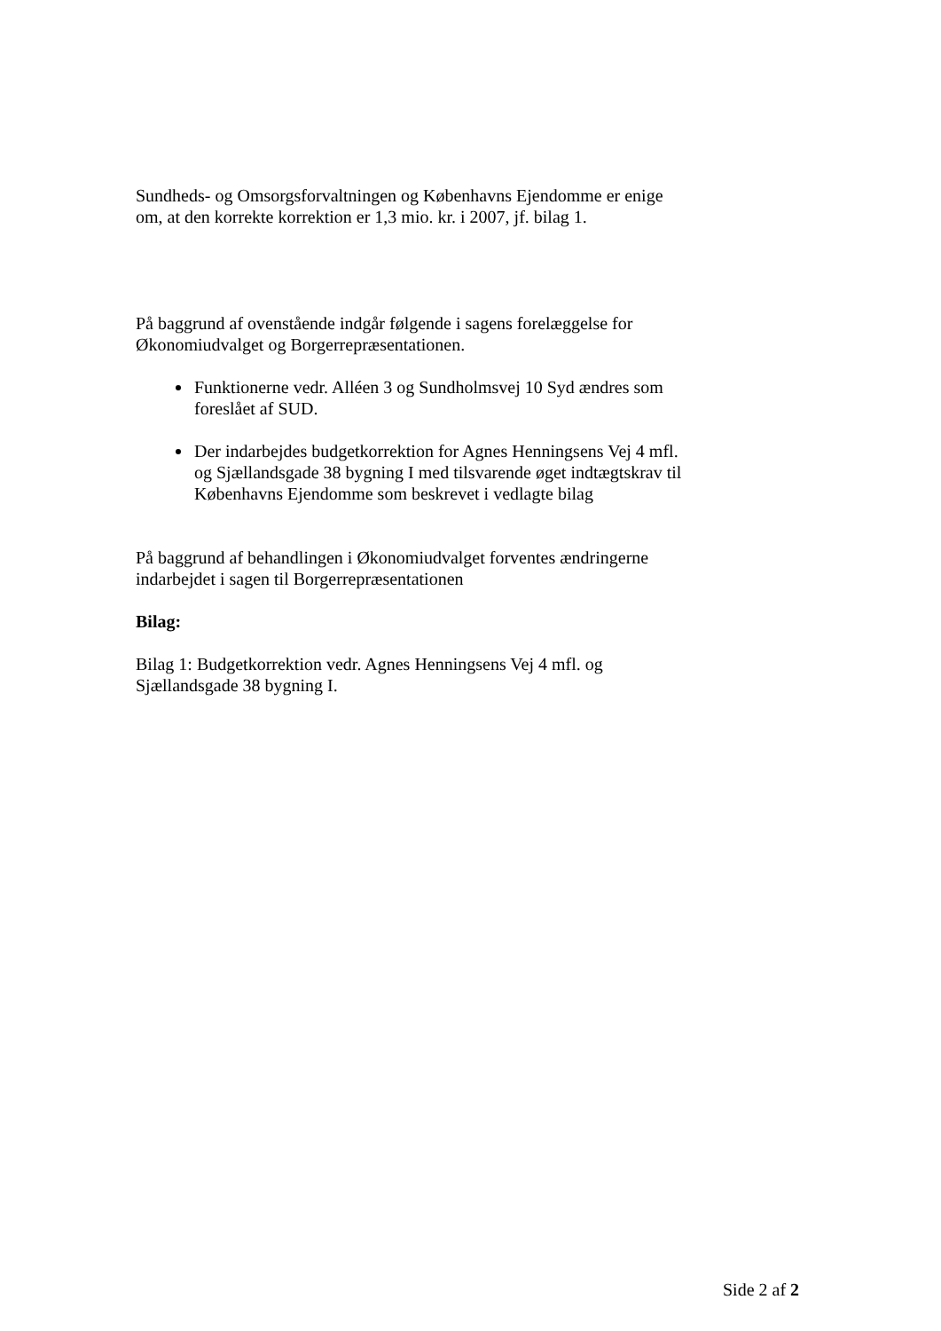Sundheds- og Omsorgsforvaltningen og Københavns Ejendomme er enige om, at den korrekte korrektion er 1,3 mio. kr. i 2007, jf. bilag 1.
På baggrund af ovenstående indgår følgende i sagens forelæggelse for Økonomiudvalget og Borgerrepræsentationen.
Funktionerne vedr. Alléen 3 og Sundholmsvej 10 Syd ændres som foreslået af SUD.
Der indarbejdes budgetkorrektion for Agnes Henningsens Vej 4 mfl. og Sjællandsgade 38 bygning I med tilsvarende øget indtægtskrav til Københavns Ejendomme som beskrevet i vedlagte bilag
På baggrund af behandlingen i Økonomiudvalget forventes ændringerne indarbejdet i sagen til Borgerrepræsentationen
Bilag:
Bilag 1: Budgetkorrektion vedr. Agnes Henningsens Vej 4 mfl. og Sjællandsgade 38 bygning I.
Side 2 af 2